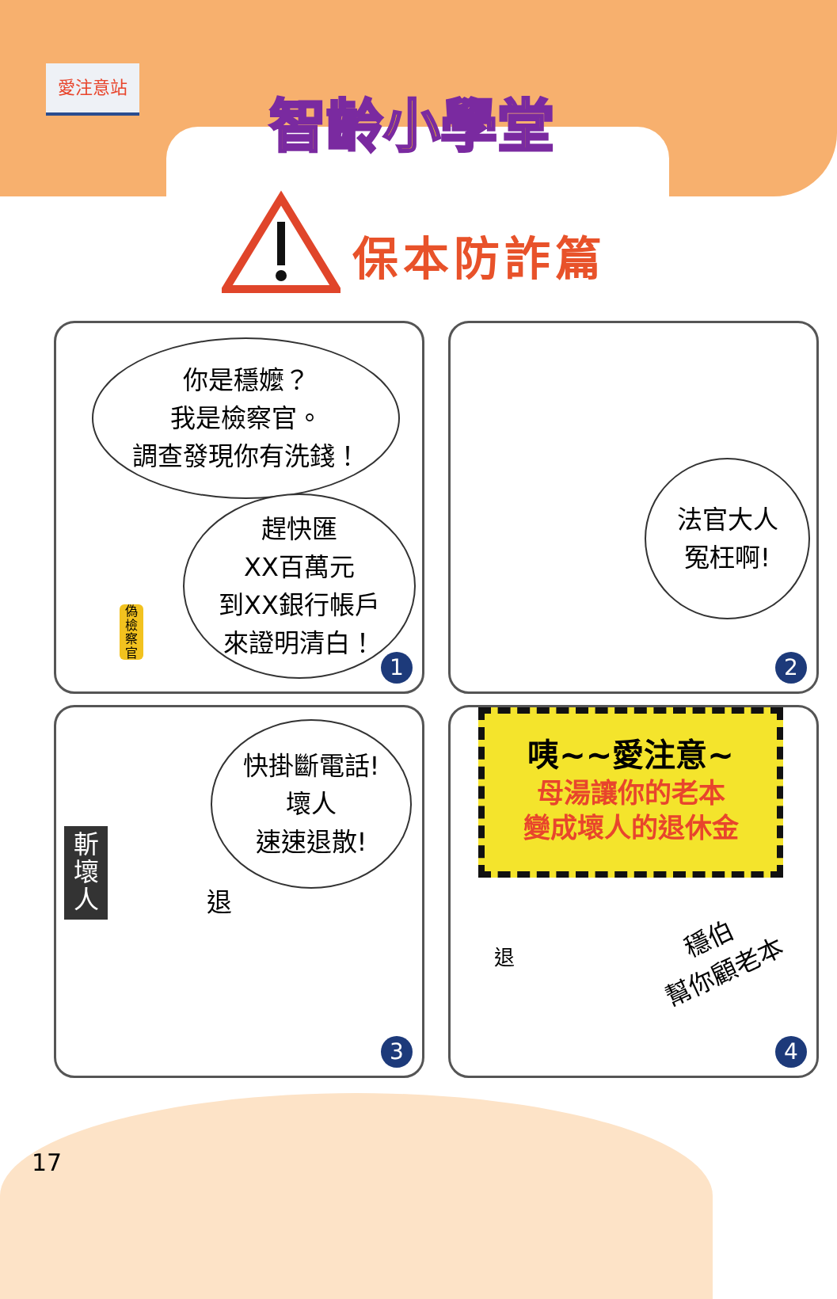愛注意站
智齡小學堂
保本防詐篇
你是穩嬤？
我是檢察官。
調查發現你有洗錢！
趕快匯
XX百萬元
到XX銀行帳戶
來證明清白！
偽
檢
察
官
1
法官大人
冤枉啊!
2
快掛斷電話!
壞人
速速退散!
斬
壞
人
退
3
咦~~愛注意~
母湯讓你的老本
變成壞人的退休金
穩伯
幫你顧老本
退
4
17